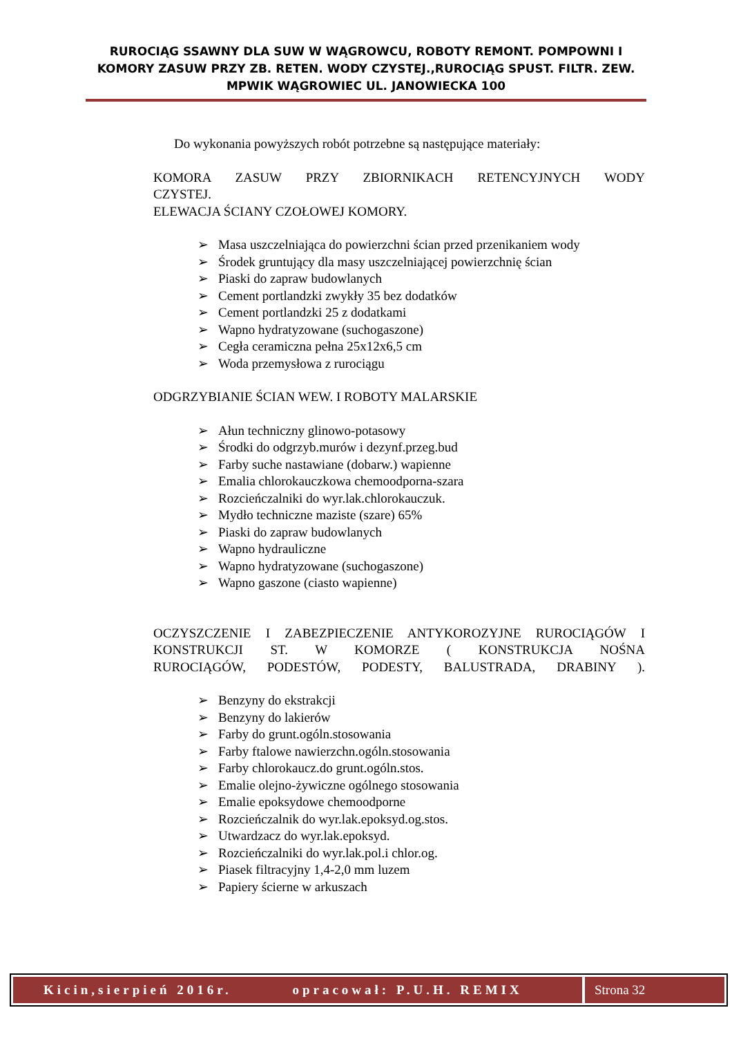RUROCIĄG SSAWNY DLA SUW W WĄGROWCU, ROBOTY REMONT. POMPOWNI I KOMORY ZASUW PRZY ZB. RETEN. WODY CZYSTEJ.,RUROCIĄG SPUST. FILTR. ZEW. MPWIK WĄGROWIEC UL. JANOWIECKA 100
Do wykonania powyższych robót potrzebne są następujące materiały:
KOMORA ZASUW PRZY ZBIORNIKACH RETENCYJNYCH WODY
CZYSTEJ.
ELEWACJA ŚCIANY CZOŁOWEJ KOMORY.
➢ Masa uszczelniająca do powierzchni ścian przed przenikaniem wody
➢ Środek gruntujący dla masy uszczelniającej powierzchnię ścian
➢ Piaski do zapraw budowlanych
➢ Cement portlandzki zwykły 35 bez dodatków
➢ Cement portlandzki 25 z dodatkami
➢ Wapno hydratyzowane (suchogaszone)
➢ Cegła ceramiczna pełna 25x12x6,5 cm
➢ Woda przemysłowa z rurociągu
ODGRZYBIANIE ŚCIAN WEW. I ROBOTY MALARSKIE
➢ Ałun techniczny glinowo-potasowy
➢ Środki do odgrzyb.murów i dezynf.przeg.bud
➢ Farby suche nastawiane (dobarw.) wapienne
➢ Emalia chlorokauczkowa chemoodporna-szara
➢ Rozcieńczalniki do wyr.lak.chlorokauczuk.
➢ Mydło techniczne maziste (szare) 65%
➢ Piaski do zapraw budowlanych
➢ Wapno hydrauliczne
➢ Wapno hydratyzowane (suchogaszone)
➢ Wapno gaszone (ciasto wapienne)
OCZYSZCZENIE I ZABEZPIECZENIE ANTYKOROZYJNE RUROCIĄGÓW I
KONSTRUKCJI ST. W KOMORZE ( KONSTRUKCJA NOŚNA
RUROCIĄGÓW, PODESTÓW, PODESTY, BALUSTRADA, DRABINY ).
➢ Benzyny do ekstrakcji
➢ Benzyny do lakierów
➢ Farby do grunt.ogóln.stosowania
➢ Farby ftalowe nawierzchn.ogóln.stosowania
➢ Farby chlorokaucz.do grunt.ogóln.stos.
➢ Emalie olejno-żywiczne ogólnego stosowania
➢ Emalie epoksydowe chemoodporne
➢ Rozcieńczalnik do wyr.lak.epoksyd.og.stos.
➢ Utwardzacz do wyr.lak.epoksyd.
➢ Rozcieńczalniki do wyr.lak.pol.i chlor.og.
➢ Piasek filtracyjny 1,4-2,0 mm luzem
➢ Papiery ścierne w arkuszach
Kicin,sierpień 2016r. opracował: P.U.H. REMIX
Strona 32